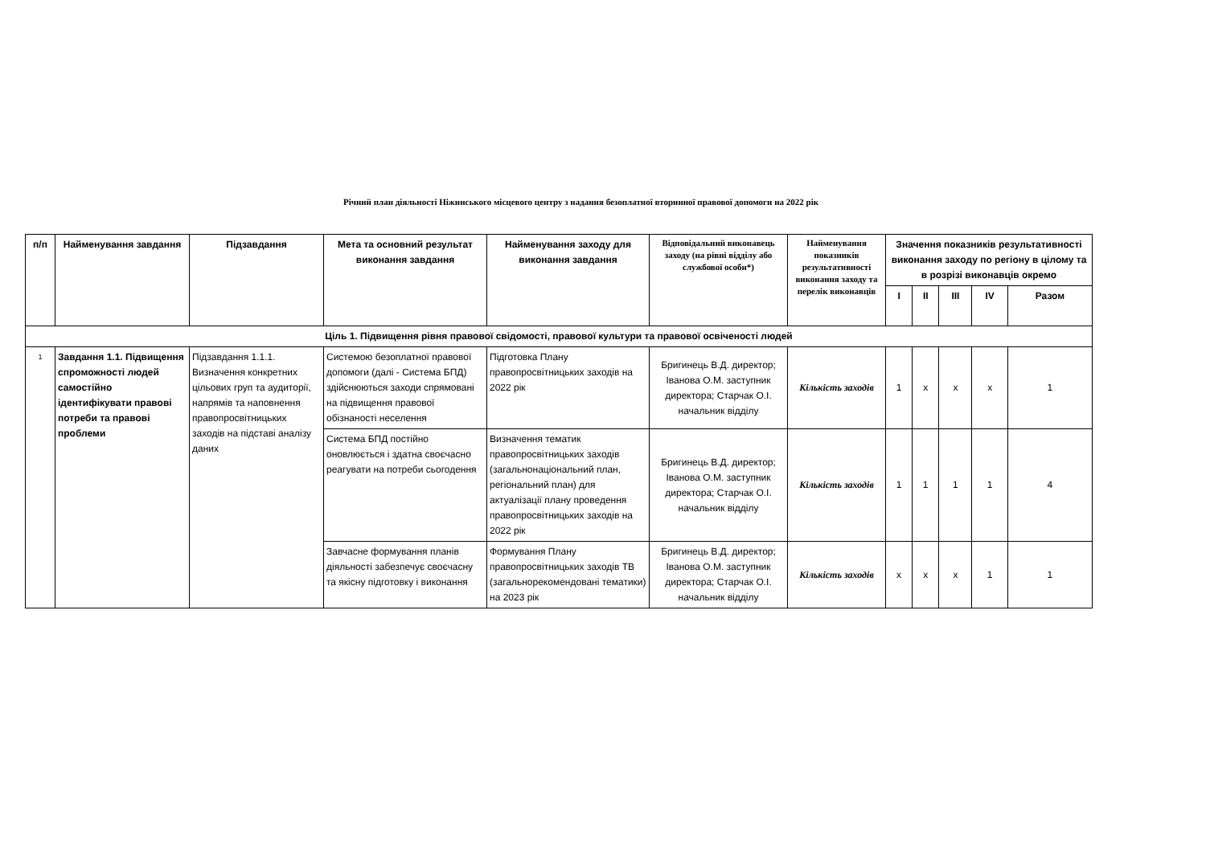Річний план діяльності Ніжинського місцевого центру з надання безоплатної вторинної правової допомоги на 2022 рік
| п/п | Найменування завдання | Підзавдання | Мета та основний результат виконання завдання | Найменування заходу для виконання завдання | Відповідальний виконавець заходу (на рівні відділу або службової особи*) | Найменування показників результативності виконання заходу та перелік виконавців | Значення показників результативності виконання заходу по регіону в цілому та в розрізі виконавців окремо | | | | |
| --- | --- | --- | --- | --- | --- | --- | --- | --- | --- | --- | --- |
| | | | | | | | I | II | III | IV | Разом |
| Ціль 1. Підвищення рівня правової свідомості, правової культури та правової освіченості людей | | | | | | | | | | | |
| 1 | Завдання 1.1. Підвищення спроможності людей самостійно ідентифікувати правові потреби та правові проблеми | Підзавдання 1.1.1. Визначення конкретних цільових груп та аудиторії, напрямів та наповнення правопросвітницьких заходів на підставі аналізу даних | Системою безоплатної правової допомоги (далі - Система БПД) здійснюються заходи спрямовані на підвищення правової обізнаності неселення | Підготовка Плану правопросвітницьких заходів на 2022 рік | Бригинець В.Д. директор; Іванова О.М. заступник директора; Старчак О.І. начальник відділу | Кількість заходів | 1 | x | x | x | 1 |
| | | | Система БПД постійно оновлюється і здатна своєчасно реагувати на потреби сьогодення | Визначення тематик правопросвітницьких заходів (загальнонаціональний план, регіональний план) для актуалізації плану проведення правопросвітницьких заходів на 2022 рік | Бригинець В.Д. директор; Іванова О.М. заступник директора; Старчак О.І. начальник відділу | Кількість заходів | 1 | 1 | 1 | 1 | 4 |
| | | | Завчасне формування планів діяльності забезпечує своєчасну та якісну підготовку і виконання | Формування Плану правопросвітницьких заходів ТВ (загальнорекомендовані тематики) на 2023 рік | Бригинець В.Д. директор; Іванова О.М. заступник директора; Старчак О.І. начальник відділу | Кількість заходів | x | x | x | 1 | 1 |